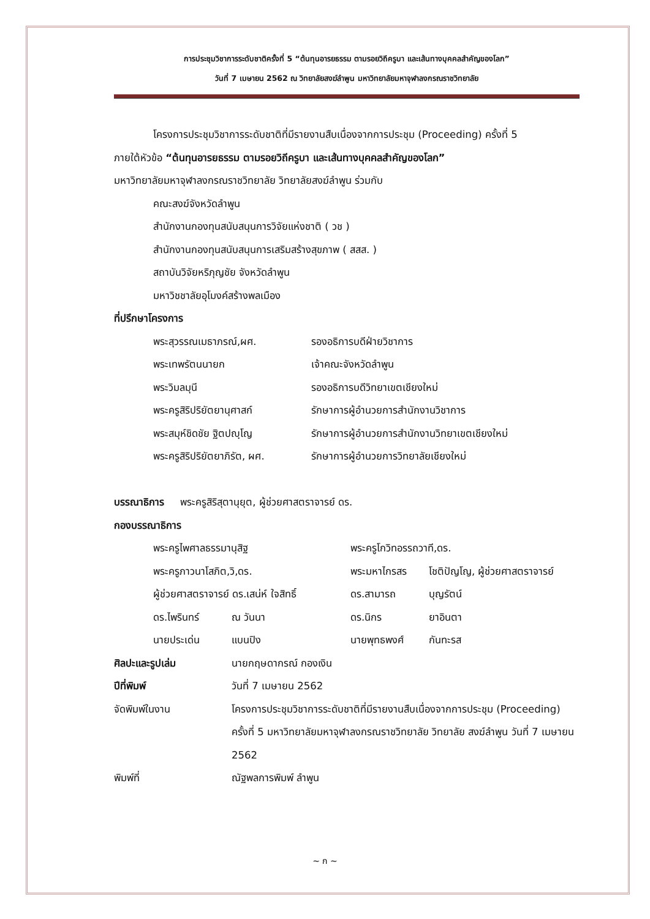การประชุมวิชาการระดับชาติครั้งที่ 5 “ต้นทุนอารยธรรม ตามรอยวิถีครูบา และเส้นทางบุคคลสำคัญของโลก”
วันที่ 7 เมษายน 2562 ณ วิทยาลัยสงฆ์ลำพูน มหาวิทยาลัยมหาจุฬาลงกรณราชวิทยาลัย
โครงการประชุมวิชาการระดับชาติที่มีรายงานสืบเนื่องจากการประชุม (Proceeding) ครั้งที่ 5
ภายใต้หัวข้อ “ต้นทุนอารยธรรม ตามรอยวิถีครูบา และเส้นทางบุคคลสำคัญของโลก”
มหาวิทยาลัยมหาจุฬาลงกรณราชวิทยาลัย วิทยาลัยสงฆ์ลำพูน ร่วมกับ
คณะสงฆ์จังหวัดลำพูน
สำนักงานกองทุนสนับสนุนการวิจัยแห่งชาติ ( วช )
สำนักงานกองทุนสนับสนุนการเสริมสร้างสุขภาพ ( สสส. )
สถาบันวิจัยหริภุญชัย จังหวัดลำพูน
มหาวิชชาลัยอุโมงค์สร้างพลเมือง
ที่ปรึกษาโครงการ
| พระสุวรรณเมธาภรณ์,ผศ. | รองอธิการบดีฝ่ายวิชาการ |
| พระเทพรัตนนายก | เจ้าคณะจังหวัดลำพูน |
| พระวิมลมุนี | รองอธิการบดีวิทยาเขตเชียงใหม่ |
| พระครูสิริปริยัตยานุศาสก์ | รักษาการผู้อำนวยการสำนักงานวิชาการ |
| พระสมุห์ชิดชัย ฐิตปญฺโญ | รักษาการผู้อำนวยการสำนักงานวิทยาเขตเชียงใหม่ |
| พระครูสิริปริยัตยาภิรัต, ผศ. | รักษาการผู้อำนวยการวิทยาลัยเชียงใหม่ |
บรรณาธิการ พระครูสิริสุตานุยุต, ผู้ช่วยศาสตราจารย์ ดร.
กองบรรณาธิการ
| พระครูไพศาลธรรมานุสิฐ | | พระครูโกวิทอรรถวาที,ดร. | |
| พระครูภาวนาโสภิต,วิ,ดร. | | พระมหาไกรสร | โชติปัญโญ, ผู้ช่วยศาสตราจารย์ |
| ผู้ช่วยศาสตราจารย์ ดร.เสน่ห์ ใจสิทธิ์ | | ดร.สามารถ | บุญรัตน์ |
| ดร.ไพรินทร์ | ณ วันนา | ดร.นิกร | ยาอินตา |
| นายประเด่น | แบนปิง | นายพุทธพงศ์ | กันทะรส |
| ศิลปะและรูปเล่ม | นายกฤษดากรณ์ กองเงิน |
| ปีที่พิมพ์ | วันที่ 7 เมษายน 2562 |
| จัดพิมพ์ในงาน | โครงการประชุมวิชาการระดับชาติที่มีรายงานสืบเนื่องจากการประชุม (Proceeding) ครั้งที่ 5 มหาวิทยาลัยมหาจุฬาลงกรณราชวิทยาลัย วิทยาลัย สงฆ์ลำพูน วันที่ 7 เมษายน 2562 |
| พิมพ์ที่ | ณัฐพลการพิมพ์ ลำพูน |
~ ก ~